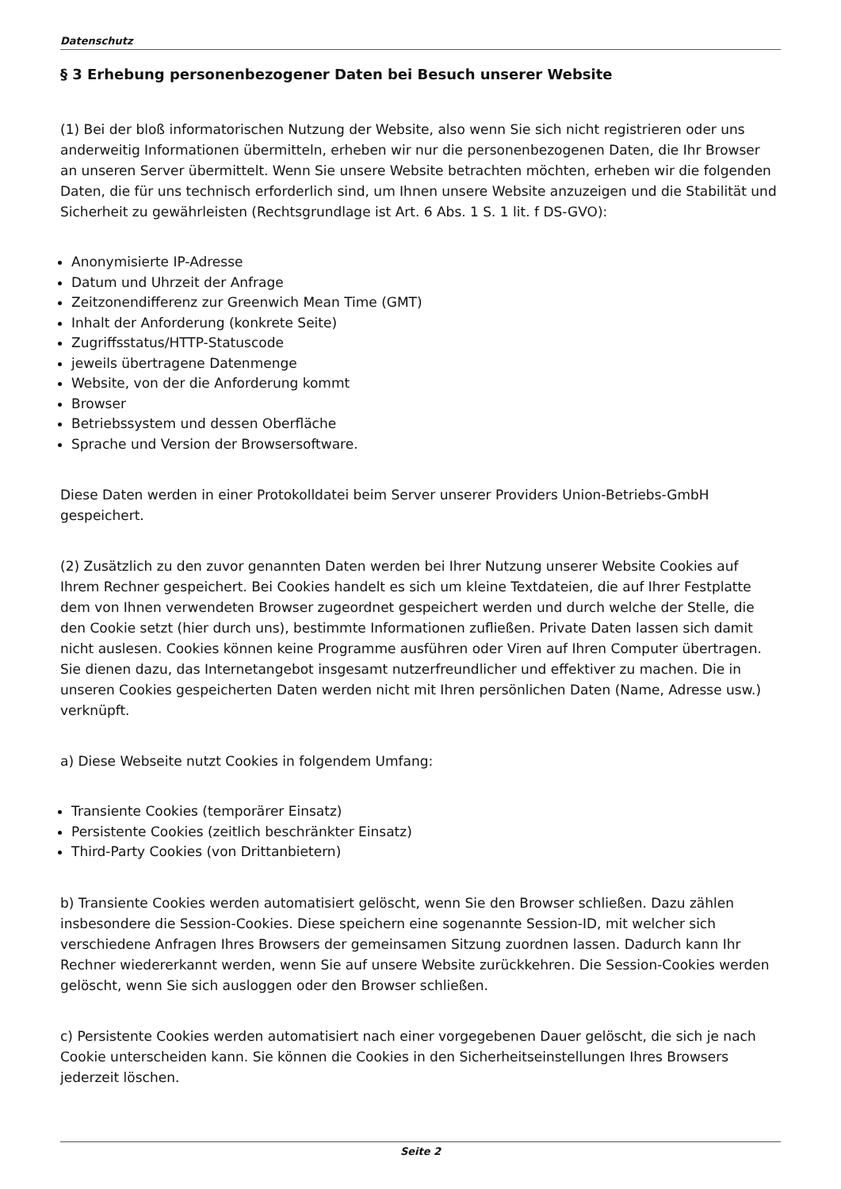Datenschutz
§ 3 Erhebung personenbezogener Daten bei Besuch unserer Website
(1) Bei der bloß informatorischen Nutzung der Website, also wenn Sie sich nicht registrieren oder uns anderweitig Informationen übermitteln, erheben wir nur die personenbezogenen Daten, die Ihr Browser an unseren Server übermittelt. Wenn Sie unsere Website betrachten möchten, erheben wir die folgenden Daten, die für uns technisch erforderlich sind, um Ihnen unsere Website anzuzeigen und die Stabilität und Sicherheit zu gewährleisten (Rechtsgrundlage ist Art. 6 Abs. 1 S. 1 lit. f DS-GVO):
Anonymisierte IP-Adresse
Datum und Uhrzeit der Anfrage
Zeitzonendifferenz zur Greenwich Mean Time (GMT)
Inhalt der Anforderung (konkrete Seite)
Zugriffsstatus/HTTP-Statuscode
jeweils übertragene Datenmenge
Website, von der die Anforderung kommt
Browser
Betriebssystem und dessen Oberfläche
Sprache und Version der Browsersoftware.
Diese Daten werden in einer Protokolldatei beim Server unserer Providers Union-Betriebs-GmbH gespeichert.
(2) Zusätzlich zu den zuvor genannten Daten werden bei Ihrer Nutzung unserer Website Cookies auf Ihrem Rechner gespeichert. Bei Cookies handelt es sich um kleine Textdateien, die auf Ihrer Festplatte dem von Ihnen verwendeten Browser zugeordnet gespeichert werden und durch welche der Stelle, die den Cookie setzt (hier durch uns), bestimmte Informationen zufließen. Private Daten lassen sich damit nicht auslesen. Cookies können keine Programme ausführen oder Viren auf Ihren Computer übertragen. Sie dienen dazu, das Internetangebot insgesamt nutzerfreundlicher und effektiver zu machen. Die in unseren Cookies gespeicherten Daten werden nicht mit Ihren persönlichen Daten (Name, Adresse usw.) verknüpft.
a) Diese Webseite nutzt Cookies in folgendem Umfang:
Transiente Cookies (temporärer Einsatz)
Persistente Cookies (zeitlich beschränkter Einsatz)
Third-Party Cookies (von Drittanbietern)
b) Transiente Cookies werden automatisiert gelöscht, wenn Sie den Browser schließen. Dazu zählen insbesondere die Session-Cookies. Diese speichern eine sogenannte Session-ID, mit welcher sich verschiedene Anfragen Ihres Browsers der gemeinsamen Sitzung zuordnen lassen. Dadurch kann Ihr Rechner wiedererkannt werden, wenn Sie auf unsere Website zurückkehren. Die Session-Cookies werden gelöscht, wenn Sie sich ausloggen oder den Browser schließen.
c) Persistente Cookies werden automatisiert nach einer vorgegebenen Dauer gelöscht, die sich je nach Cookie unterscheiden kann. Sie können die Cookies in den Sicherheitseinstellungen Ihres Browsers jederzeit löschen.
Seite 2